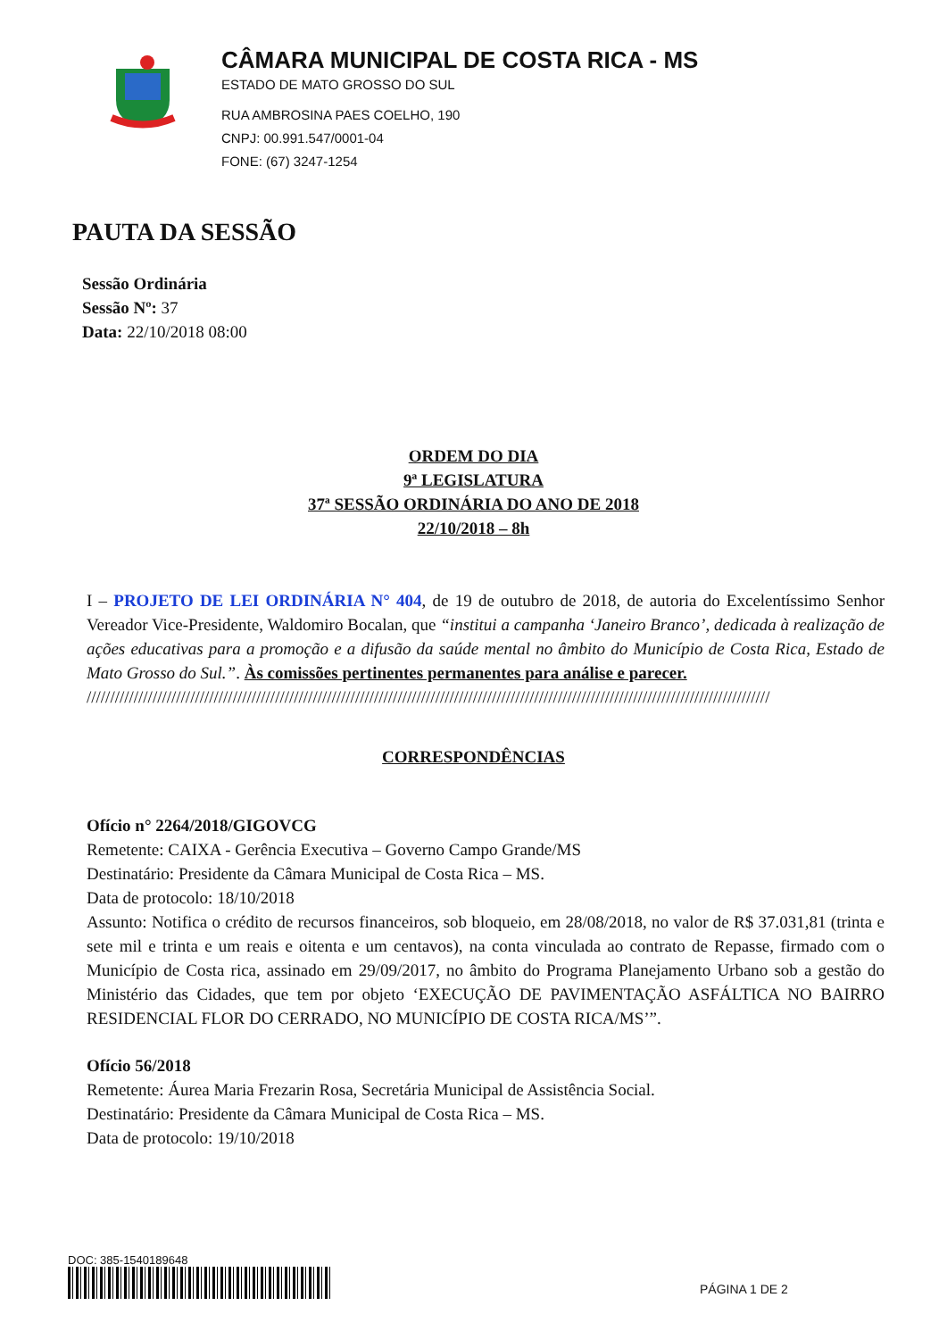CÂMARA MUNICIPAL DE COSTA RICA - MS
ESTADO DE MATO GROSSO DO SUL
RUA AMBROSINA PAES COELHO, 190
CNPJ: 00.991.547/0001-04
FONE: (67) 3247-1254
PAUTA DA SESSÃO
Sessão Ordinária
Sessão Nº: 37
Data: 22/10/2018 08:00
ORDEM DO DIA
9ª LEGISLATURA
37ª SESSÃO ORDINÁRIA DO ANO DE 2018
22/10/2018 – 8h
I – PROJETO DE LEI ORDINÁRIA N° 404, de 19 de outubro de 2018, de autoria do Excelentíssimo Senhor Vereador Vice-Presidente, Waldomiro Bocalan, que “institui a campanha ‘Janeiro Branco’, dedicada à realização de ações educativas para a promoção e a difusão da saúde mental no âmbito do Município de Costa Rica, Estado de Mato Grosso do Sul.”. Às comissões pertinentes permanentes para análise e parecer.
/////////////////////////////////////////////////////////////////////////////////////////////////////////////////////////////////////////////////
CORRESPONDÊNCIAS
Ofício n° 2264/2018/GIGOVCG
Remetente: CAIXA - Gerência Executiva – Governo Campo Grande/MS
Destinatário: Presidente da Câmara Municipal de Costa Rica – MS.
Data de protocolo: 18/10/2018
Assunto: Notifica o crédito de recursos financeiros, sob bloqueio, em 28/08/2018, no valor de R$ 37.031,81 (trinta e sete mil e trinta e um reais e oitenta e um centavos), na conta vinculada ao contrato de Repasse, firmado com o Município de Costa rica, assinado em 29/09/2017, no âmbito do Programa Planejamento Urbano sob a gestão do Ministério das Cidades, que tem por objeto ‘EXECUÇÃO DE PAVIMENTAÇÃO ASFÁLTICA NO BAIRRO RESIDENCIAL FLOR DO CERRADO, NO MUNICÍPIO DE COSTA RICA/MS’”.
Ofício 56/2018
Remetente: Áurea Maria Frezarin Rosa, Secretária Municipal de Assistência Social.
Destinatário: Presidente da Câmara Municipal de Costa Rica – MS.
Data de protocolo: 19/10/2018
DOC: 385-1540189648
PÁGINA 1 DE 2